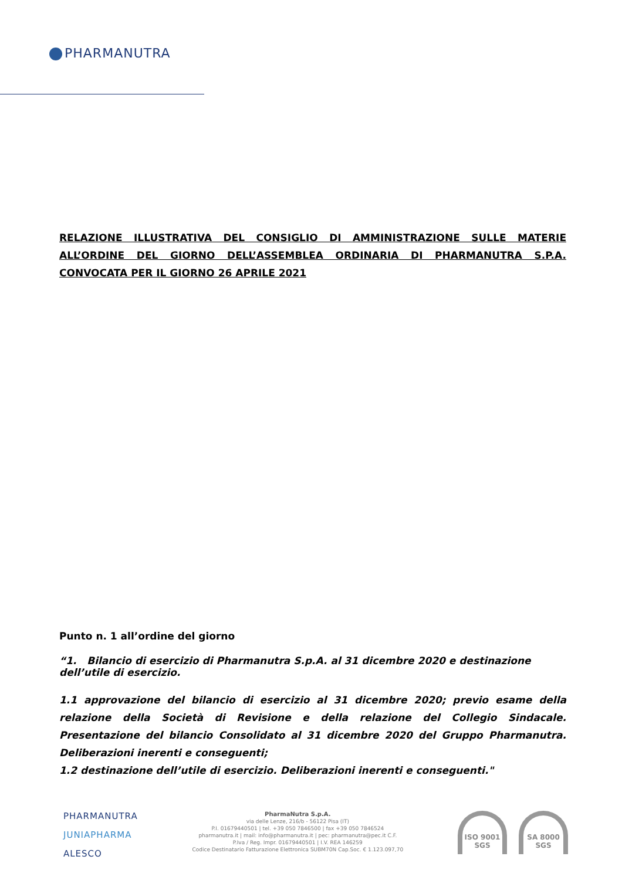PHARMANUTRA
RELAZIONE ILLUSTRATIVA DEL CONSIGLIO DI AMMINISTRAZIONE SULLE MATERIE ALL’ORDINE DEL GIORNO DELL’ASSEMBLEA ORDINARIA DI PHARMANUTRA S.P.A. CONVOCATA PER IL GIORNO 26 APRILE 2021
Punto n. 1 all’ordine del giorno
“1. Bilancio di esercizio di Pharmanutra S.p.A. al 31 dicembre 2020 e destinazione dell’utile di esercizio.
1.1 approvazione del bilancio di esercizio al 31 dicembre 2020; previo esame della relazione della Società di Revisione e della relazione del Collegio Sindacale. Presentazione del bilancio Consolidato al 31 dicembre 2020 del Gruppo Pharmanutra. Deliberazioni inerenti e conseguenti;
1.2 destinazione dell’utile di esercizio. Deliberazioni inerenti e conseguenti."
PHARMANUTRA
JUNIAPHARMA
ALESCO
PharmaNutra S.p.A.
via delle Lenze, 216/b - 56122 Pisa (IT)
P.I. 01679440501 | tel. +39 050 7846500 | fax +39 050 7846524
pharmanutra.it | mail: info@pharmanutra.it | pec: pharmanutra@pec.it C.F.
P.Iva / Reg. Impr. 01679440501 | I.V. REA 146259
Codice Destinatario Fatturazione Elettronica SUBM70N Cap.Soc. € 1.123.097,70
ISO 9001
SGS
SA 8000
SGS